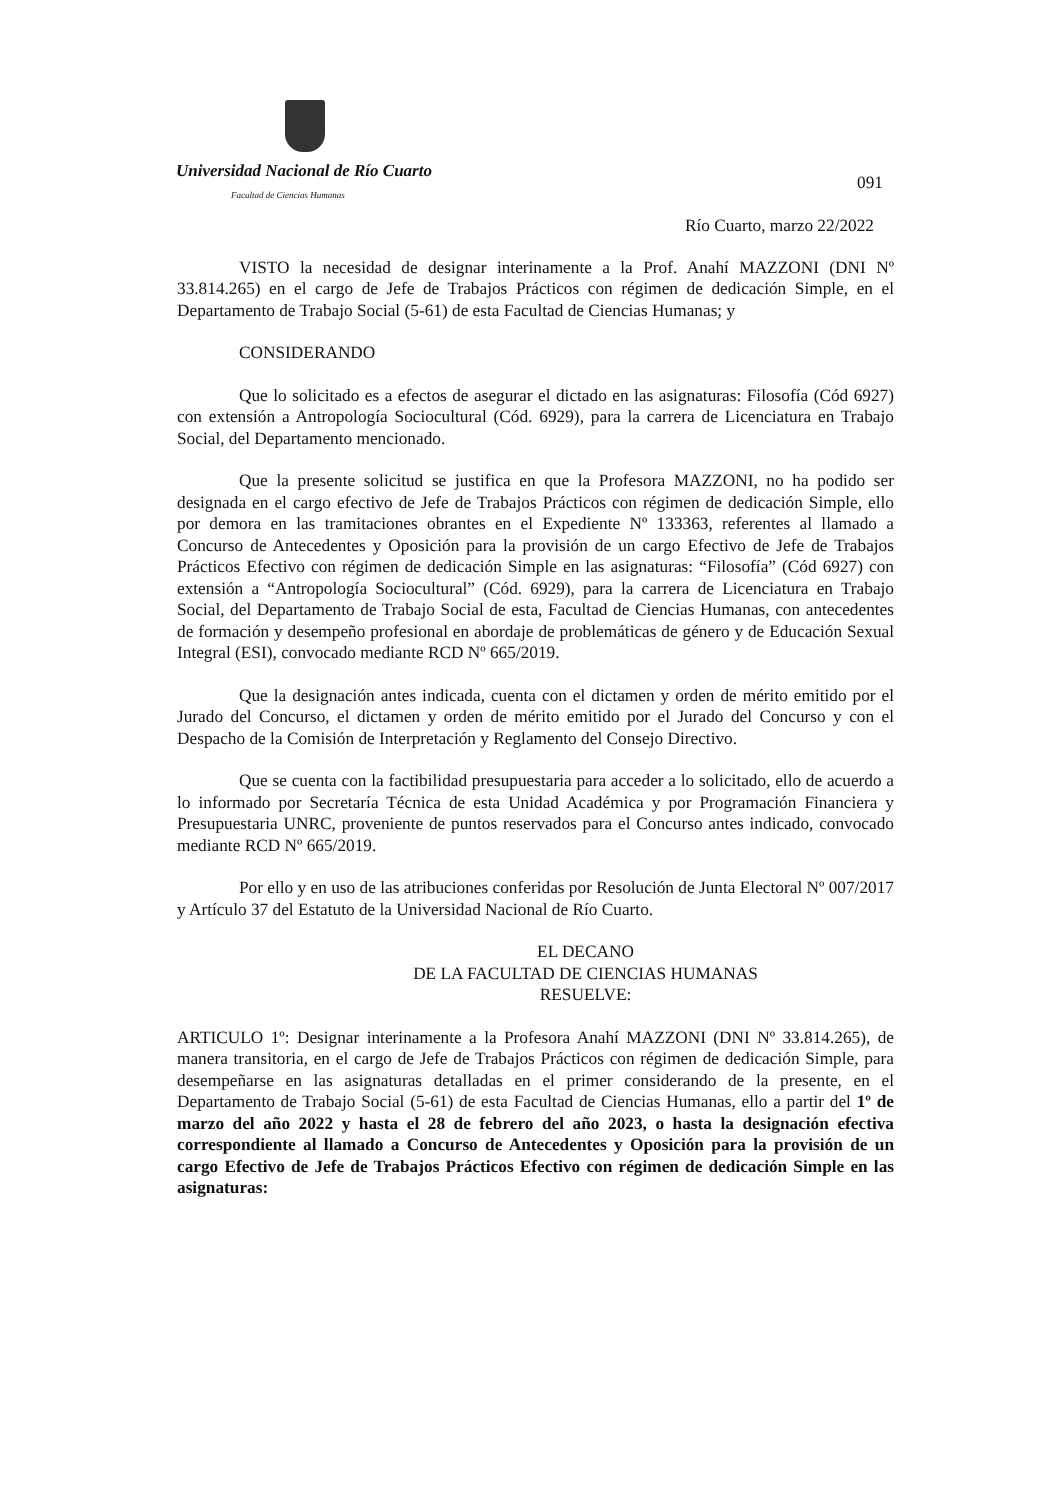Universidad Nacional de Río Cuarto
Facultad de Ciencias Humanas
091
Río Cuarto, marzo 22/2022
VISTO la necesidad de designar interinamente a la Prof. Anahí MAZZONI (DNI Nº 33.814.265) en el cargo de Jefe de Trabajos Prácticos con régimen de dedicación Simple, en el Departamento de Trabajo Social (5-61) de esta Facultad de Ciencias Humanas; y
CONSIDERANDO
Que lo solicitado es a efectos de asegurar el dictado en las asignaturas: Filosofía (Cód 6927) con extensión a Antropología Sociocultural (Cód. 6929), para la carrera de Licenciatura en Trabajo Social, del Departamento mencionado.
Que la presente solicitud se justifica en que la Profesora MAZZONI, no ha podido ser designada en el cargo efectivo de Jefe de Trabajos Prácticos con régimen de dedicación Simple, ello por demora en las tramitaciones obrantes en el Expediente Nº 133363, referentes al llamado a Concurso de Antecedentes y Oposición para la provisión de un cargo Efectivo de Jefe de Trabajos Prácticos Efectivo con régimen de dedicación Simple en las asignaturas: “Filosofía” (Cód 6927) con extensión a “Antropología Sociocultural” (Cód. 6929), para la carrera de Licenciatura en Trabajo Social, del Departamento de Trabajo Social de esta, Facultad de Ciencias Humanas, con antecedentes de formación y desempeño profesional en abordaje de problemáticas de género y de Educación Sexual Integral (ESI), convocado mediante RCD Nº 665/2019.
Que la designación antes indicada, cuenta con el dictamen y orden de mérito emitido por el Jurado del Concurso, el dictamen y orden de mérito emitido por el Jurado del Concurso y con el Despacho de la Comisión de Interpretación y Reglamento del Consejo Directivo.
Que se cuenta con la factibilidad presupuestaria para acceder a lo solicitado, ello de acuerdo a lo informado por Secretaría Técnica de esta Unidad Académica y por Programación Financiera y Presupuestaria UNRC, proveniente de puntos reservados para el Concurso antes indicado, convocado mediante RCD Nº 665/2019.
Por ello y en uso de las atribuciones conferidas por Resolución de Junta Electoral Nº 007/2017 y Artículo 37 del Estatuto de la Universidad Nacional de Río Cuarto.
EL DECANO
DE LA FACULTAD DE CIENCIAS HUMANAS
RESUELVE:
ARTICULO 1º: Designar interinamente a la Profesora Anahí MAZZONI (DNI Nº 33.814.265), de manera transitoria, en el cargo de Jefe de Trabajos Prácticos con régimen de dedicación Simple, para desempeñarse en las asignaturas detalladas en el primer considerando de la presente, en el Departamento de Trabajo Social (5-61) de esta Facultad de Ciencias Humanas, ello a partir del 1º de marzo del año 2022 y hasta el 28 de febrero del año 2023, o hasta la designación efectiva correspondiente al llamado a Concurso de Antecedentes y Oposición para la provisión de un cargo Efectivo de Jefe de Trabajos Prácticos Efectivo con régimen de dedicación Simple en las asignaturas: